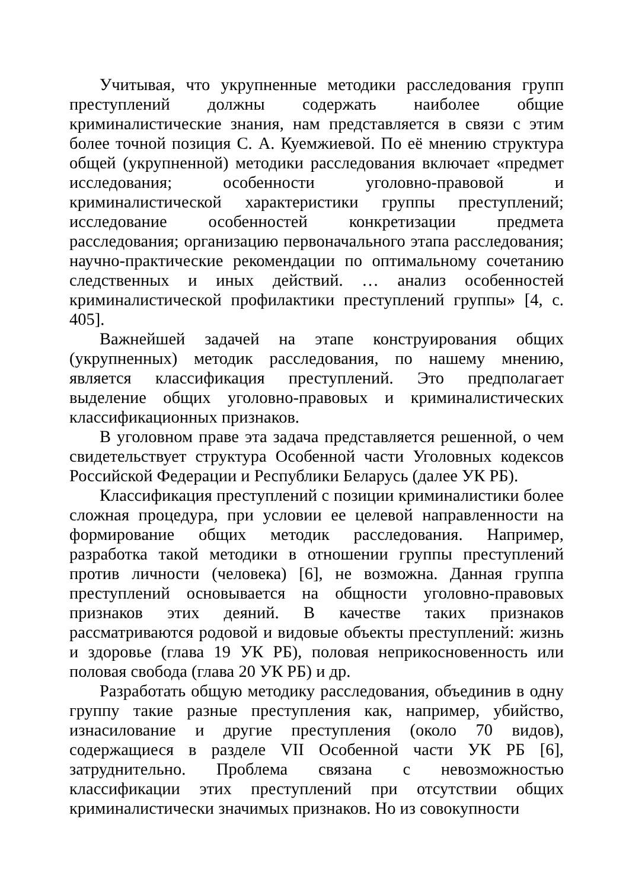Учитывая, что укрупненные методики расследования групп преступлений должны содержать наиболее общие криминалистические знания, нам представляется в связи с этим более точной позиция С. А. Куемжиевой. По её мнению структура общей (укрупненной) методики расследования включает «предмет исследования; особенности уголовно-правовой и криминалистической характеристики группы преступлений; исследование особенностей конкретизации предмета расследования; организацию первоначального этапа расследования; научно-практические рекомендации по оптимальному сочетанию следственных и иных действий. … анализ особенностей криминалистической профилактики преступлений группы» [4, с. 405].
Важнейшей задачей на этапе конструирования общих (укрупненных) методик расследования, по нашему мнению, является классификация преступлений. Это предполагает выделение общих уголовно-правовых и криминалистических классификационных признаков.
В уголовном праве эта задача представляется решенной, о чем свидетельствует структура Особенной части Уголовных кодексов Российской Федерации и Республики Беларусь (далее УК РБ).
Классификация преступлений с позиции криминалистики более сложная процедура, при условии ее целевой направленности на формирование общих методик расследования. Например, разработка такой методики в отношении группы преступлений против личности (человека) [6], не возможна. Данная группа преступлений основывается на общности уголовно-правовых признаков этих деяний. В качестве таких признаков рассматриваются родовой и видовые объекты преступлений: жизнь и здоровье (глава 19 УК РБ), половая неприкосновенность или половая свобода (глава 20 УК РБ) и др.
Разработать общую методику расследования, объединив в одну группу такие разные преступления как, например, убийство, изнасилование и другие преступления (около 70 видов), содержащиеся в разделе VII Особенной части УК РБ [6], затруднительно. Проблема связана с невозможностью классификации этих преступлений при отсутствии общих криминалистически значимых признаков. Но из совокупности